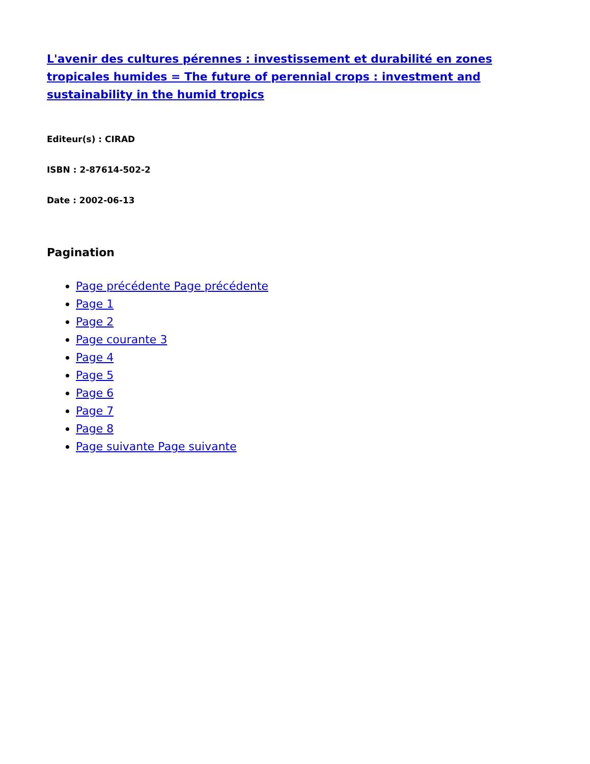L'avenir des cultures pérennes : investissement et durabilité en zones tropicales humides = The future of perennial crops : investment and sustainability in the humid tropics
Editeur(s) : CIRAD
ISBN : 2-87614-502-2
Date : 2002-06-13
Pagination
Page précédente Page précédente
Page 1
Page 2
Page courante 3
Page 4
Page 5
Page 6
Page 7
Page 8
Page suivante Page suivante